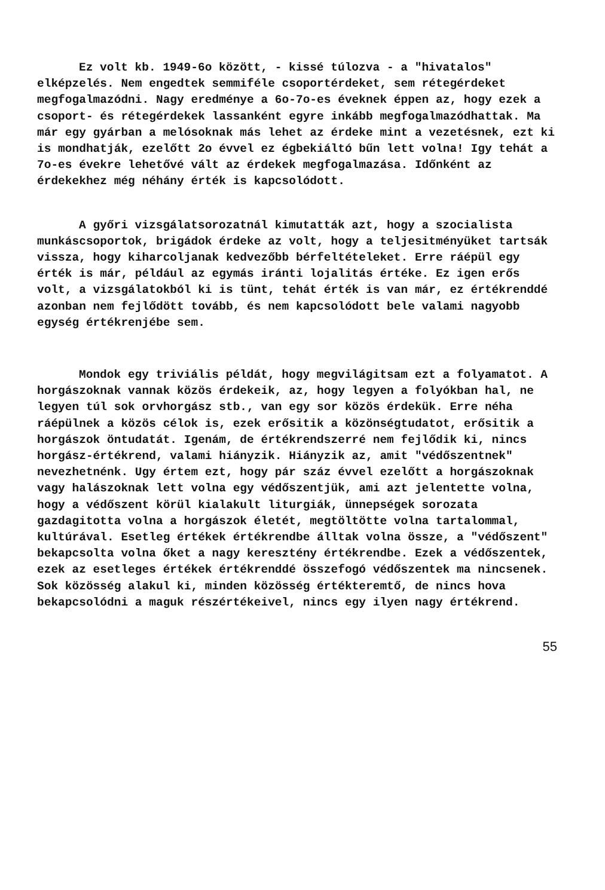Ez volt kb. 1949-6o között, - kissé túlozva - a "hivatalos" elképzelés. Nem engedtek semmiféle csoportérdeket, sem rétegérdeket megfogalmazódni. Nagy eredménye a 6o-7o-es éveknek éppen az, hogy ezek a csoport- és rétegérdekek lassanként egyre inkább megfogalmazódhattak. Ma már egy gyárban a melósoknak más lehet az érdeke mint a vezetésnek, ezt ki is mondhatják, ezelőtt 2o évvel ez égbekiáltó bűn lett volna! Igy tehát a 7o-es évekre lehetővé vált az érdekek megfogalmazása. Időnként az érdekekhez még néhány érték is kapcsolódott.
A győri vizsgálatsorozatnál kimutatták azt, hogy a szocialista munkáscsoportok, brigádok érdeke az volt, hogy a teljesitményüket tartsák vissza, hogy kiharcoljanak kedvezőbb bérfeltételeket. Erre ráépül egy érték is már, például az egymás iránti lojalitás értéke. Ez igen erős volt, a vizsgálatokból ki is tünt, tehát érték is van már, ez értékrenddé azonban nem fejlődött tovább, és nem kapcsolódott bele valami nagyobb egység értékrenjébe sem.
Mondok egy triviális példát, hogy megvilágitsam ezt a folyamatot. A horgászoknak vannak közös érdekeik, az, hogy legyen a folyókban hal, ne legyen túl sok orvhorgász stb., van egy sor közös érdekük. Erre néha ráépülnek a közös célok is, ezek erősitik a közönségtudatot, erősitik a horgászok öntudatát. Igenám, de értékrendszerré nem fejlődik ki, nincs horgász-értékrend, valami hiányzik. Hiányzik az, amit "védőszentnek" nevezhetnénk. Ugy értem ezt, hogy pár száz évvel ezelőtt a horgászoknak vagy halászoknak lett volna egy védőszentjük, ami azt jelentette volna, hogy a védőszent körül kialakult liturgiák, ünnepségek sorozata gazdagitotta volna a horgászok életét, megtöltötte volna tartalommal, kultúrával. Esetleg értékek értékrendbe álltak volna össze, a "védőszent" bekapcsolta volna őket a nagy keresztény értékrendbe. Ezek a védőszentek, ezek az esetleges értékek értékrenddé összefogó védőszentek ma nincsenek. Sok közösség alakul ki, minden közösség értékteremtő, de nincs hova bekapcsolódni a maguk részértékeivel, nincs egy ilyen nagy értékrend.
55